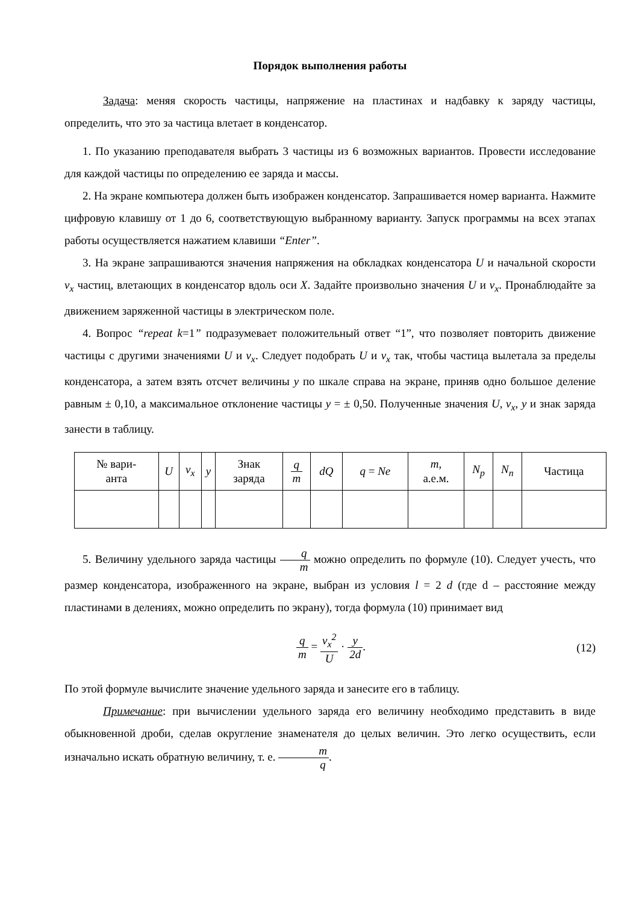Порядок выполнения работы
Задача: меняя скорость частицы, напряжение на пластинах и надбавку к заряду частицы, определить, что это за частица влетает в конденсатор.
1. По указанию преподавателя выбрать 3 частицы из 6 возможных вариантов. Провести исследование для каждой частицы по определению ее заряда и массы.
2. На экране компьютера должен быть изображен конденсатор. Запрашивается номер варианта. Нажмите цифровую клавишу от 1 до 6, соответствующую выбранному варианту. Запуск программы на всех этапах работы осуществляется нажатием клавиши “Enter”.
3. На экране запрашиваются значения напряжения на обкладках конденсатора U и начальной скорости v<sub>x</sub> частиц, влетающих в конденсатор вдоль оси X. Задайте произвольно значения U и v<sub>x</sub>. Пронаблюдайте за движением заряженной частицы в электрическом поле.
4. Вопрос “repeat k=1” подразумевает положительный ответ “1”, что позволяет повторить движение частицы с другими значениями U и v<sub>x</sub>. Следует подобрать U и v<sub>x</sub> так, чтобы частица вылетала за пределы конденсатора, а затем взять отсчет величины y по шкале справа на экране, приняв одно большое деление равным ± 0,10, а максимальное отклонение частицы y = ± 0,50. Полученные значения U, v<sub>x</sub>, y и знак заряда занести в таблицу.
| № вари- анта | U | v<sub>x</sub> | y | Знак заряда | q m | dQ | q = Ne | m, а.е.м. | N<sub>p</sub> | N<sub>n</sub> | Частица |
| --- | --- | --- | --- | --- | --- | --- | --- | --- | --- | --- | --- |
5. Величину удельного заряда частицы q m можно определить по формуле (10). Следует учесть, что размер конденсатора, изображенного на экране, выбран из условия l = 2 d (где d – расстояние между пластинами в делениях, можно определить по экрану), тогда формула (10) принимает вид
q m = v<sub>x</sub><sup>2</sup> U · y 2d. (12)
По этой формуле вычислите значение удельного заряда и занесите его в таблицу.
Примечание: при вычислении удельного заряда его величину необходимо представить в виде обыкновенной дроби, сделав округление знаменателя до целых величин. Это легко осуществить, если изначально искать обратную величину, т. е. m q.